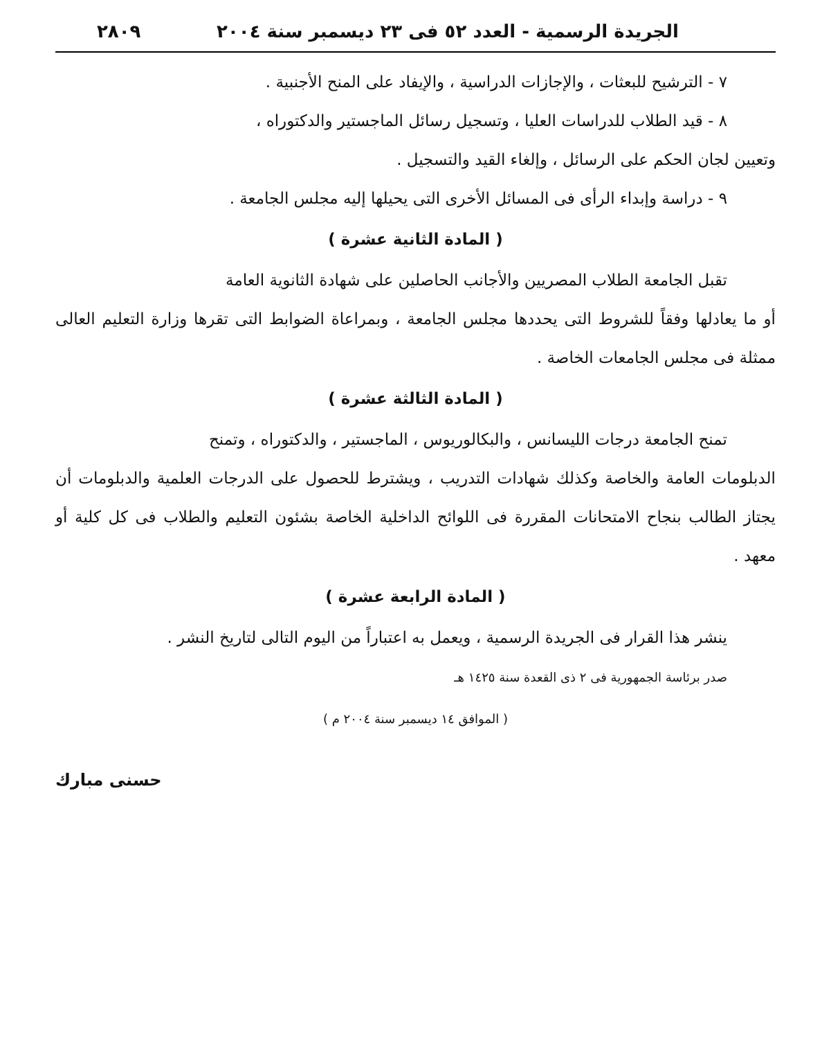الجريدة الرسمية - العدد ٥٢ فى ٢٣ ديسمبر سنة ٢٠٠٤ ٢٨٠٩
٧ - الترشيح للبعثات ، والإجازات الدراسية ، والإيفاد على المنح الأجنبية .
٨ - قيد الطلاب للدراسات العليا ، وتسجيل رسائل الماجستير والدكتوراه ،
وتعيين لجان الحكم على الرسائل ، وإلغاء القيد والتسجيل .
٩ - دراسة وإبداء الرأى فى المسائل الأخرى التى يحيلها إليه مجلس الجامعة .
( المادة الثانية عشرة )
تقبل الجامعة الطلاب المصريين والأجانب الحاصلين على شهادة الثانوية العامة
أو ما يعادلها وفقاً للشروط التى يحددها مجلس الجامعة ، وبمراعاة الضوابط التى تقرها وزارة التعليم العالى ممثلة فى مجلس الجامعات الخاصة .
( المادة الثالثة عشرة )
تمنح الجامعة درجات الليسانس ، والبكالوريوس ، الماجستير ، والدكتوراه ، وتمنح
الدبلومات العامة والخاصة وكذلك شهادات التدريب ، ويشترط للحصول على الدرجات العلمية والدبلومات أن يجتاز الطالب بنجاح الامتحانات المقررة فى اللوائح الداخلية الخاصة بشئون التعليم والطلاب فى كل كلية أو معهد .
( المادة الرابعة عشرة )
ينشر هذا القرار فى الجريدة الرسمية ، ويعمل به اعتباراً من اليوم التالى لتاريخ النشر .
صدر برئاسة الجمهورية فى ٢ ذى القعدة سنة ١٤٢٥ هـ
( الموافق ١٤ ديسمبر سنة ٢٠٠٤ م )
حسنى مبارك